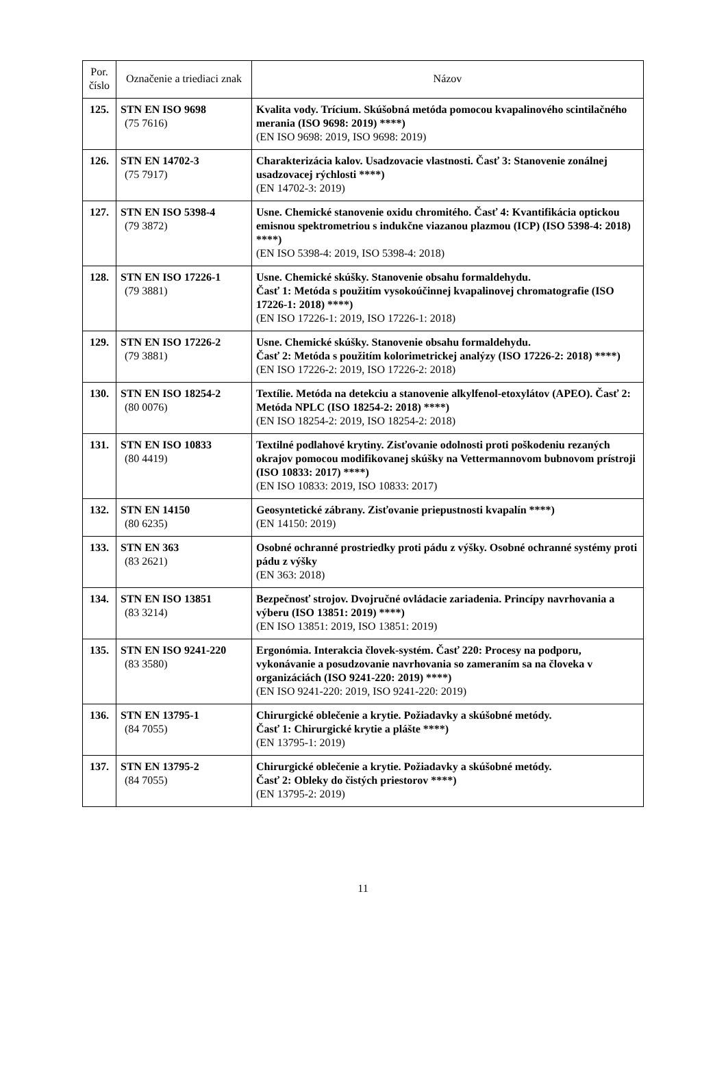| Por. číslo | Označenie a triediaci znak | Názov |
| --- | --- | --- |
| 125. | STN EN ISO 9698 (75 7616) | Kvalita vody. Trícium. Skúšobná metóda pomocou kvapalinového scintilačného merania (ISO 9698: 2019) ****) (EN ISO 9698: 2019, ISO 9698: 2019) |
| 126. | STN EN 14702-3 (75 7917) | Charakterizácia kalov. Usadzovacie vlastnosti. Časť 3: Stanovenie zonálnej usadzovacej rýchlosti ****) (EN 14702-3: 2019) |
| 127. | STN EN ISO 5398-4 (79 3872) | Usne. Chemické stanovenie oxidu chromitého. Časť 4: Kvantifikácia optickou emisnou spektrometriou s indukčne viazanou plazmou (ICP) (ISO 5398-4: 2018) ****) (EN ISO 5398-4: 2019, ISO 5398-4: 2018) |
| 128. | STN EN ISO 17226-1 (79 3881) | Usne. Chemické skúšky. Stanovenie obsahu formaldehydu. Časť 1: Metóda s použitím vysokoúčinnej kvapalinovej chromatografie (ISO 17226-1: 2018) ****) (EN ISO 17226-1: 2019, ISO 17226-1: 2018) |
| 129. | STN EN ISO 17226-2 (79 3881) | Usne. Chemické skúšky. Stanovenie obsahu formaldehydu. Časť 2: Metóda s použitím kolorimetrickej analýzy (ISO 17226-2: 2018) ****) (EN ISO 17226-2: 2019, ISO 17226-2: 2018) |
| 130. | STN EN ISO 18254-2 (80 0076) | Textílie. Metóda na detekciu a stanovenie alkylfenol-etoxylátov (APEO). Časť 2: Metóda NPLC (ISO 18254-2: 2018) ****) (EN ISO 18254-2: 2019, ISO 18254-2: 2018) |
| 131. | STN EN ISO 10833 (80 4419) | Textilné podlahové krytiny. Zisťovanie odolnosti proti poškodeniu rezaných okrajov pomocou modifikovanej skúšky na Vettermannovom bubnovom prístroji (ISO 10833: 2017) ****) (EN ISO 10833: 2019, ISO 10833: 2017) |
| 132. | STN EN 14150 (80 6235) | Geosyntetické zábrany. Zisťovanie priepustnosti kvapalín ****) (EN 14150: 2019) |
| 133. | STN EN 363 (83 2621) | Osobné ochranné prostriedky proti pádu z výšky. Osobné ochranné systémy proti pádu z výšky (EN 363: 2018) |
| 134. | STN EN ISO 13851 (83 3214) | Bezpečnosť strojov. Dvojručné ovládacie zariadenia. Princípy navrhovania a výberu (ISO 13851: 2019) ****) (EN ISO 13851: 2019, ISO 13851: 2019) |
| 135. | STN EN ISO 9241-220 (83 3580) | Ergonómia. Interakcia človek-systém. Časť 220: Procesy na podporu, vykonávanie a posudzovanie navrhovania so zameraním sa na človeka v organizáciách (ISO 9241-220: 2019) ****) (EN ISO 9241-220: 2019, ISO 9241-220: 2019) |
| 136. | STN EN 13795-1 (84 7055) | Chirurgické oblečenie a krytie. Požiadavky a skúšobné metódy. Časť 1: Chirurgické krytie a plášte ****) (EN 13795-1: 2019) |
| 137. | STN EN 13795-2 (84 7055) | Chirurgické oblečenie a krytie. Požiadavky a skúšobné metódy. Časť 2: Obleky do čistých priestorov ****) (EN 13795-2: 2019) |
11